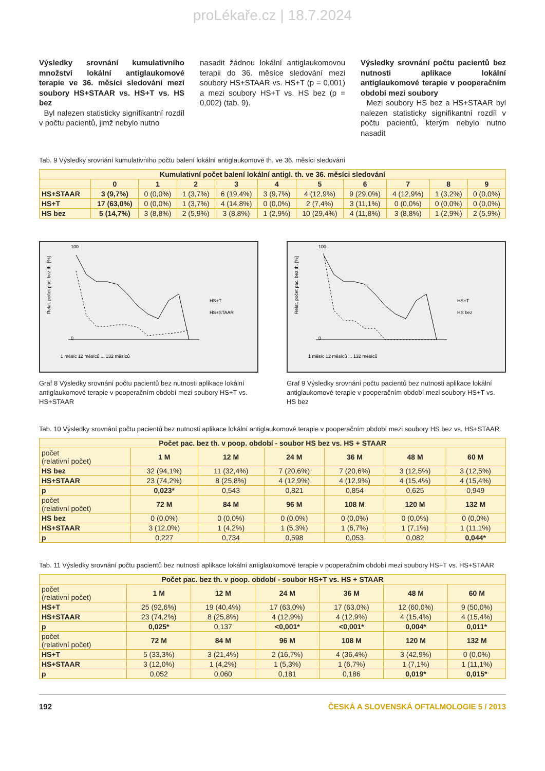proLékaře.cz | 18.7.2024
Výsledky srovnání kumulativního množství lokální antiglaukomové terapie ve 36. měsíci sledování mezi soubory HS+STAAR vs. HS+T vs. HS bez
Byl nalezen statisticky signifikantní rozdíl v počtu pacientů, jimž nebylo nutno
nasadit žádnou lokální antiglaukomovou terapii do 36. měsíce sledování mezi soubory HS+STAAR vs. HS+T (p = 0,001) a mezi soubory HS+T vs. HS bez (p = 0,002) (tab. 9).
Výsledky srovnání počtu pacientů bez nutnosti aplikace lokální antiglaukomové terapie v pooperačním období mezi soubory
Mezi soubory HS bez a HS+STAAR byl nalezen statisticky signifikantní rozdíl v počtu pacientů, kterým nebylo nutno nasadit
Tab. 9 Výsledky srovnání kumulativního počtu balení lokální antiglaukomové th. ve 36. měsíci sledování
| Kumulativní počet balení lokální antigl. th. ve 36. měsíci sledování | | | | | | | | | | |
| --- | --- | --- | --- | --- | --- | --- | --- | --- | --- | --- |
| | 0 | 1 | 2 | 3 | 4 | 5 | 6 | 7 | 8 | 9 |
| HS+STAAR | 3 (9,7%) | 0 (0,0%) | 1 (3,7%) | 6 (19,4%) | 3 (9,7%) | 4 (12,9%) | 9 (29,0%) | 4 (12,9%) | 1 (3,2%) | 0 (0,0%) |
| HS+T | 17 (63,0%) | 0 (0,0%) | 1 (3,7%) | 4 (14,8%) | 0 (0,0%) | 2 (7,4%) | 3 (11,1%) | 0 (0,0%) | 0 (0,0%) | 0 (0,0%) |
| HS bez | 5 (14,7%) | 3 (8,8%) | 2 (5,9%) | 3 (8,8%) | 1 (2,9%) | 10 (29,4%) | 4 (11,8%) | 3 (8,8%) | 1 (2,9%) | 2 (5,9%) |
Relat. počet pac. bez th. [%]
100
0
HS+T
HS+STAAR
1 měsíc 12 měsíců ... 132 měsíců
Graf 8 Výsledky srovnání počtu pacientů bez nutnosti aplikace lokální antiglaukomové terapie v pooperačním období mezi soubory HS+T vs. HS+STAAR
Relat. počet pac. bez th. [%]
100
0
HS+T
HS bez
1 měsíc 12 měsíců ... 132 měsíců
Graf 9 Výsledky srovnání počtu pacientů bez nutnosti aplikace lokální antiglaukomové terapie v pooperačním období mezi soubory HS+T vs. HS bez
Tab. 10 Výsledky srovnání počtu pacientů bez nutnosti aplikace lokální antiglaukomové terapie v pooperačním období mezi soubory HS bez vs. HS+STAAR
| Počet pac. bez th. v poop. období - soubor HS bez vs. HS + STAAR | | | | | | |
| --- | --- | --- | --- | --- | --- | --- |
| počet (relativní počet) | 1 M | 12 M | 24 M | 36 M | 48 M | 60 M |
| HS bez | 32 (94,1%) | 11 (32,4%) | 7 (20,6%) | 7 (20,6%) | 3 (12,5%) | 3 (12,5%) |
| HS+STAAR | 23 (74,2%) | 8 (25,8%) | 4 (12,9%) | 4 (12,9%) | 4 (15,4%) | 4 (15,4%) |
| p | 0,023* | 0,543 | 0,821 | 0,854 | 0,625 | 0,949 |
| počet (relativní počet) | 72 M | 84 M | 96 M | 108 M | 120 M | 132 M |
| HS bez | 0 (0,0%) | 0 (0,0%) | 0 (0,0%) | 0 (0,0%) | 0 (0,0%) | 0 (0,0%) |
| HS+STAAR | 3 (12,0%) | 1 (4,2%) | 1 (5,3%) | 1 (6,7%) | 1 (7,1%) | 1 (11,1%) |
| p | 0,227 | 0,734 | 0,598 | 0,053 | 0,082 | 0,044* |
Tab. 11 Výsledky srovnání počtu pacientů bez nutnosti aplikace lokální antiglaukomové terapie v pooperačním období mezi soubory HS+T vs. HS+STAAR
| Počet pac. bez th. v poop. období - soubor HS+T vs. HS + STAAR | | | | | | |
| --- | --- | --- | --- | --- | --- | --- |
| počet (relativní počet) | 1 M | 12 M | 24 M | 36 M | 48 M | 60 M |
| HS+T | 25 (92,6%) | 19 (40,4%) | 17 (63,0%) | 17 (63,0%) | 12 (60,0%) | 9 (50,0%) |
| HS+STAAR | 23 (74,2%) | 8 (25,8%) | 4 (12,9%) | 4 (12,9%) | 4 (15,4%) | 4 (15,4%) |
| p | 0,025* | 0,137 | <0,001* | <0,001* | 0,004* | 0,011* |
| počet (relativní počet) | 72 M | 84 M | 96 M | 108 M | 120 M | 132 M |
| HS+T | 5 (33,3%) | 3 (21,4%) | 2 (16,7%) | 4 (36,4%) | 3 (42,9%) | 0 (0,0%) |
| HS+STAAR | 3 (12,0%) | 1 (4,2%) | 1 (5,3%) | 1 (6,7%) | 1 (7,1%) | 1 (11,1%) |
| p | 0,052 | 0,060 | 0,181 | 0,186 | 0,019* | 0,015* |
192 ČESKÁ A SLOVENSKÁ OFTALMOLOGIE 5 / 2013